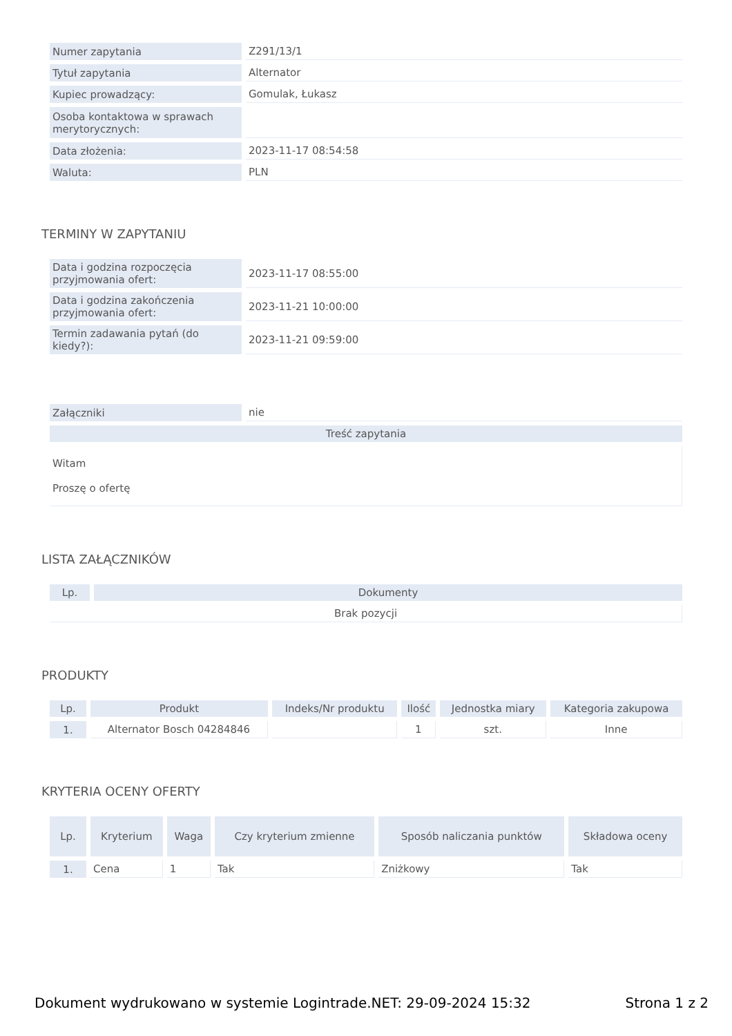| Numer zapytania | Z291/13/1 |
| Tytuł zapytania | Alternator |
| Kupiec prowadzący: | Gomulak, Łukasz |
| Osoba kontaktowa w sprawach merytorycznych: | |
| Data złożenia: | 2023-11-17 08:54:58 |
| Waluta: | PLN |
TERMINY W ZAPYTANIU
| Data i godzina rozpoczęcia przyjmowania ofert: | 2023-11-17 08:55:00 |
| Data i godzina zakończenia przyjmowania ofert: | 2023-11-21 10:00:00 |
| Termin zadawania pytań (do kiedy?): | 2023-11-21 09:59:00 |
| Załączniki | nie |
| Treść zapytania | |
| Witam Proszę o ofertę | |
LISTA ZAŁĄCZNIKÓW
| Lp. | Dokumenty |
| --- | --- |
| Brak pozycji | |
PRODUKTY
| Lp. | Produkt | Indeks/Nr produktu | Ilość | Jednostka miary | Kategoria zakupowa |
| --- | --- | --- | --- | --- | --- |
| 1. | Alternator Bosch 04284846 | | 1 | szt. | Inne |
KRYTERIA OCENY OFERTY
| Lp. | Kryterium | Waga | Czy kryterium zmienne | Sposób naliczania punktów | Składowa oceny |
| --- | --- | --- | --- | --- | --- |
| 1. | Cena | 1 | Tak | Zniżkowy | Tak |
Dokument wydrukowano w systemie Logintrade.NET: 29-09-2024 15:32 Strona 1 z 2